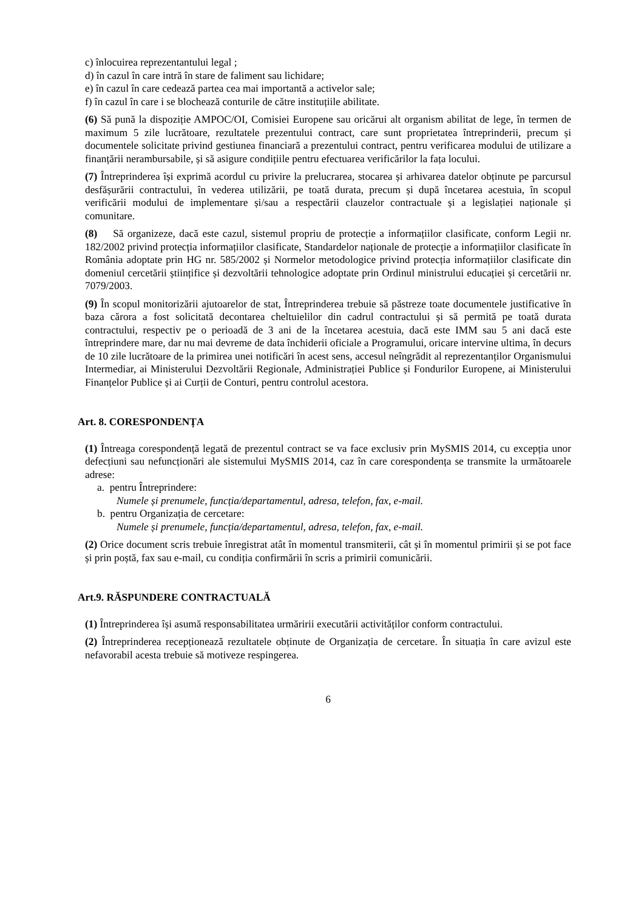c) înlocuirea reprezentantului legal ;
d) în cazul în care intră în stare de faliment sau lichidare;
e) în cazul în care cedează partea cea mai importantă a activelor sale;
f) în cazul în care i se blochează conturile de către instituțiile abilitate.
(6) Să pună la dispoziție AMPOC/OI, Comisiei Europene sau oricărui alt organism abilitat de lege, în termen de maximum 5 zile lucrătoare, rezultatele prezentului contract, care sunt proprietatea întreprinderii, precum și documentele solicitate privind gestiunea financiară a prezentului contract, pentru verificarea modului de utilizare a finanțării nerambursabile, și să asigure condițiile pentru efectuarea verificărilor la fața locului.
(7) Întreprinderea își exprimă acordul cu privire la prelucrarea, stocarea și arhivarea datelor obținute pe parcursul desfășurării contractului, în vederea utilizării, pe toată durata, precum și după încetarea acestuia, în scopul verificării modului de implementare și/sau a respectării clauzelor contractuale și a legislației naționale și comunitare.
(8) Să organizeze, dacă este cazul, sistemul propriu de protecție a informațiilor clasificate, conform Legii nr. 182/2002 privind protecția informațiilor clasificate, Standardelor naționale de protecție a informațiilor clasificate în România adoptate prin HG nr. 585/2002 și Normelor metodologice privind protecția informațiilor clasificate din domeniul cercetării științifice și dezvoltării tehnologice adoptate prin Ordinul ministrului educației și cercetării nr. 7079/2003.
(9) În scopul monitorizării ajutoarelor de stat, Întreprinderea trebuie să păstreze toate documentele justificative în baza cărora a fost solicitată decontarea cheltuielilor din cadrul contractului și să permită pe toată durata contractului, respectiv pe o perioadă de 3 ani de la încetarea acestuia, dacă este IMM sau 5 ani dacă este întreprindere mare, dar nu mai devreme de data închiderii oficiale a Programului, oricare intervine ultima, în decurs de 10 zile lucrătoare de la primirea unei notificări în acest sens, accesul neîngrădit al reprezentanților Organismului Intermediar, ai Ministerului Dezvoltării Regionale, Administrației Publice și Fondurilor Europene, ai Ministerului Finanțelor Publice și ai Curții de Conturi, pentru controlul acestora.
Art. 8. CORESPONDENȚA
(1) Întreaga corespondență legată de prezentul contract se va face exclusiv prin MySMIS 2014, cu excepția unor defecțiuni sau nefuncționări ale sistemului MySMIS 2014, caz în care corespondența se transmite la următoarele adrese:
a. pentru Întreprindere:
Numele și prenumele, funcția/departamentul, adresa, telefon, fax, e-mail.
b. pentru Organizația de cercetare:
Numele și prenumele, funcția/departamentul, adresa, telefon, fax, e-mail.
(2) Orice document scris trebuie înregistrat atât în momentul transmiterii, cât și în momentul primirii și se pot face și prin poștă, fax sau e-mail, cu condiția confirmării în scris a primirii comunicării.
Art.9. RĂSPUNDERE CONTRACTUALĂ
(1) Întreprinderea își asumă responsabilitatea urmăririi executării activităților conform contractului.
(2) Întreprinderea recepționează rezultatele obținute de Organizația de cercetare. În situația în care avizul este nefavorabil acesta trebuie să motiveze respingerea.
6